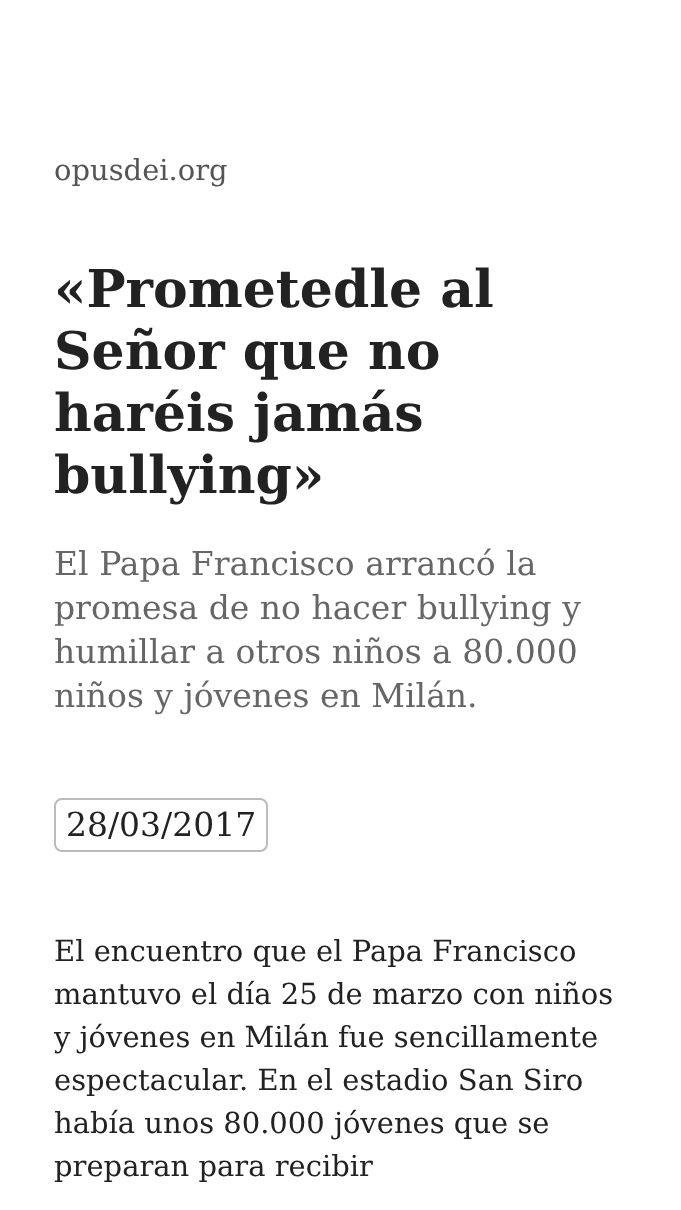opusdei.org
«Prometedle al Señor que no haréis jamás bullying»
El Papa Francisco arrancó la promesa de no hacer bullying y humillar a otros niños a 80.000 niños y jóvenes en Milán.
28/03/2017
El encuentro que el Papa Francisco mantuvo el día 25 de marzo con niños y jóvenes en Milán fue sencillamente espectacular. En el estadio San Siro había unos 80.000 jóvenes que se preparan para recibir